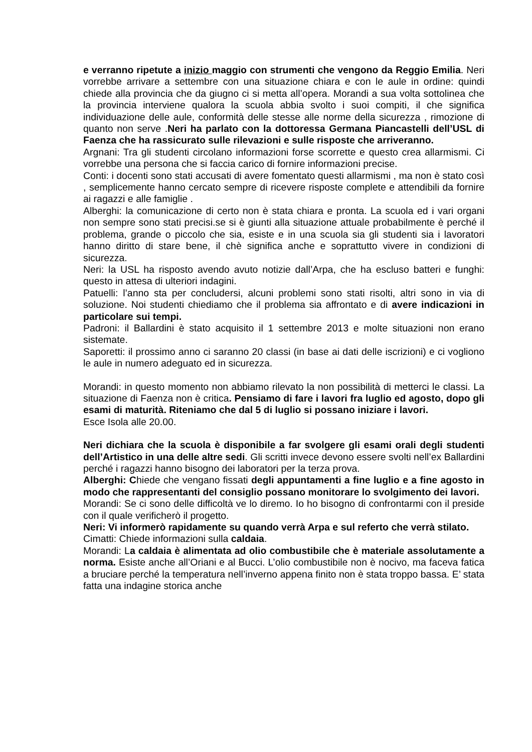e verranno ripetute a inizio maggio con strumenti che vengono da Reggio Emilia. Neri vorrebbe arrivare a settembre con una situazione chiara e con le aule in ordine: quindi chiede alla provincia che da giugno ci si metta all’opera. Morandi a sua volta sottolinea che la provincia interviene qualora la scuola abbia svolto i suoi compiti, il che significa individuazione delle aule, conformità delle stesse alle norme della sicurezza , rimozione di quanto non serve .Neri ha parlato con la dottoressa Germana Piancastelli dell’USL di Faenza che ha rassicurato sulle rilevazioni e sulle risposte che arriveranno.
Argnani: Tra gli studenti circolano informazioni forse scorrette e questo crea allarmismi. Ci vorrebbe una persona che si faccia carico di fornire informazioni precise.
Conti: i docenti sono stati accusati di avere fomentato questi allarmismi , ma non è stato così , semplicemente hanno cercato sempre di ricevere risposte complete e attendibili da fornire ai ragazzi e alle famiglie .
Alberghi: la comunicazione di certo non è stata chiara e pronta. La scuola ed i vari organi non sempre sono stati precisi.se si è giunti alla situazione attuale probabilmente è perché il problema, grande o piccolo che sia, esiste e in una scuola sia gli studenti sia i lavoratori hanno diritto di stare bene, il chè significa anche e soprattutto vivere in condizioni di sicurezza.
Neri: la USL ha risposto avendo avuto notizie dall’Arpa, che ha escluso batteri e funghi: questo in attesa di ulteriori indagini.
Patuelli: l’anno sta per concludersi, alcuni problemi sono stati risolti, altri sono in via di soluzione. Noi studenti chiediamo che il problema sia affrontato e di avere indicazioni in particolare sui tempi.
Padroni: il Ballardini è stato acquisito il 1 settembre 2013 e molte situazioni non erano sistemate.
Saporetti: il prossimo anno ci saranno 20 classi (in base ai dati delle iscrizioni) e ci vogliono le aule in numero adeguato ed in sicurezza.
Morandi: in questo momento non abbiamo rilevato la non possibilità di metterci le classi. La situazione di Faenza non è critica. Pensiamo di fare i lavori fra luglio ed agosto, dopo gli esami di maturità. Riteniamo che dal 5 di luglio si possano iniziare i lavori.
Esce Isola alle 20.00.
Neri dichiara che la scuola è disponibile a far svolgere gli esami orali degli studenti dell’Artistico in una delle altre sedi. Gli scritti invece devono essere svolti nell’ex Ballardini perché i ragazzi hanno bisogno dei laboratori per la terza prova.
Alberghi: Chiede che vengano fissati degli appuntamenti a fine luglio e a fine agosto in modo che rappresentanti del consiglio possano monitorare lo svolgimento dei lavori.
Morandi: Se ci sono delle difficoltà ve lo diremo. Io ho bisogno di confrontarmi con il preside con il quale verificherò il progetto.
Neri: Vi informerò rapidamente su quando verrà Arpa e sul referto che verrà stilato.
Cimatti: Chiede informazioni sulla caldaia.
Morandi: La caldaia è alimentata ad olio combustibile che è materiale assolutamente a norma. Esiste anche all’Oriani e al Bucci. L’olio combustibile non è nocivo, ma faceva fatica a bruciare perché la temperatura nell’inverno appena finito non è stata troppo bassa. E’ stata fatta una indagine storica anche